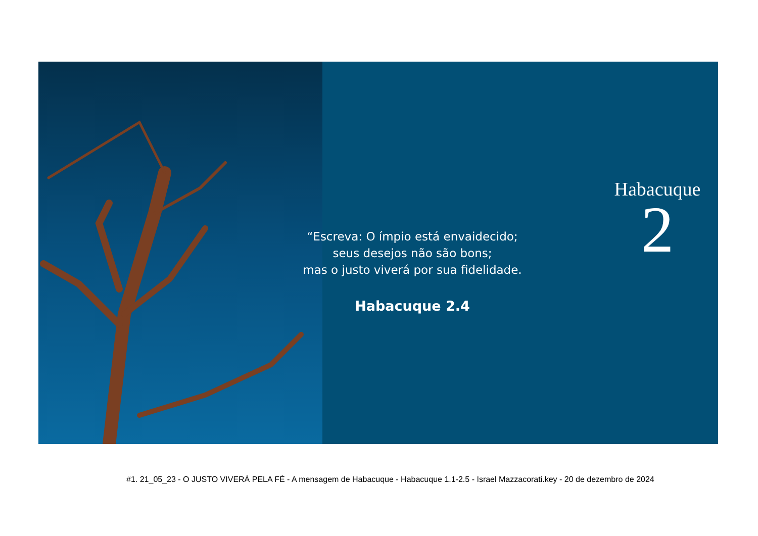“Escreva: O ímpio está envaidecido;
seus desejos não são bons;
mas o justo viverá por sua fidelidade.
Habacuque 2.4
Habacuque
2
#1. 21_05_23 - O JUSTO VIVERÁ PELA FÉ - A mensagem de Habacuque - Habacuque 1.1-2.5 - Israel Mazzacorati.key - 20 de dezembro de 2024